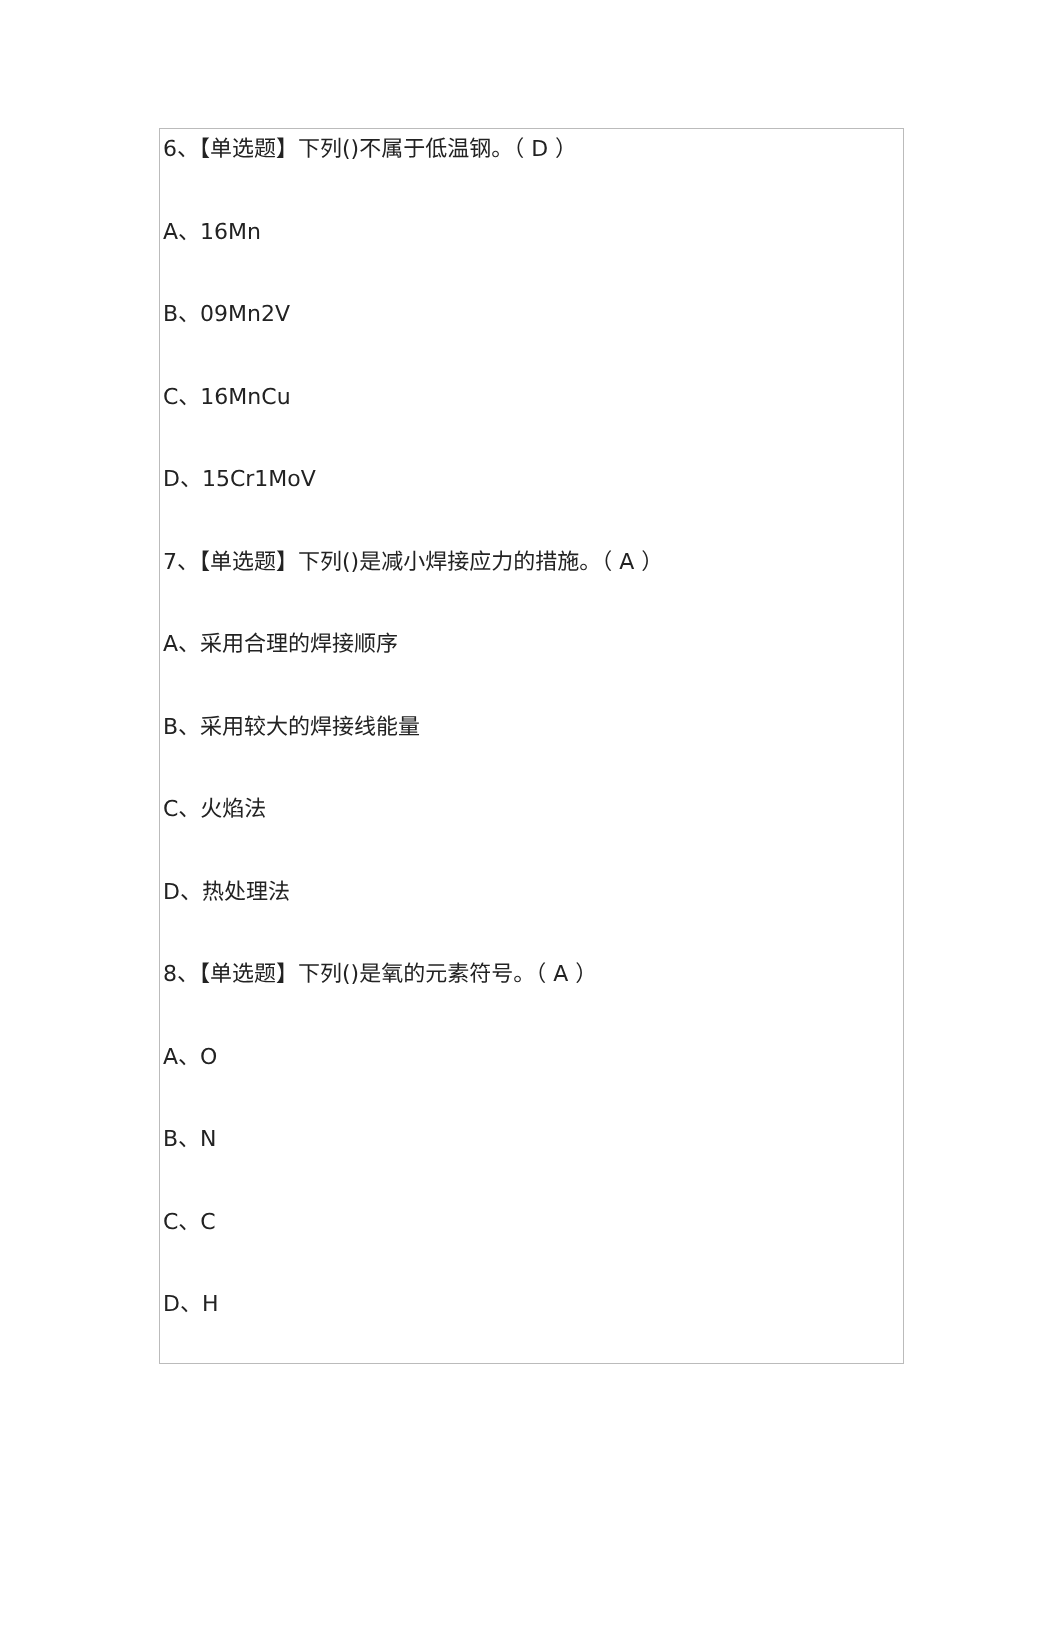6、【单选题】下列()不属于低温钢。（ D ）
A、16Mn
B、09Mn2V
C、16MnCu
D、15Cr1MoV
7、【单选题】下列()是减小焊接应力的措施。（ A ）
A、采用合理的焊接顺序
B、采用较大的焊接线能量
C、火焰法
D、热处理法
8、【单选题】下列()是氧的元素符号。（ A ）
A、O
B、N
C、C
D、H